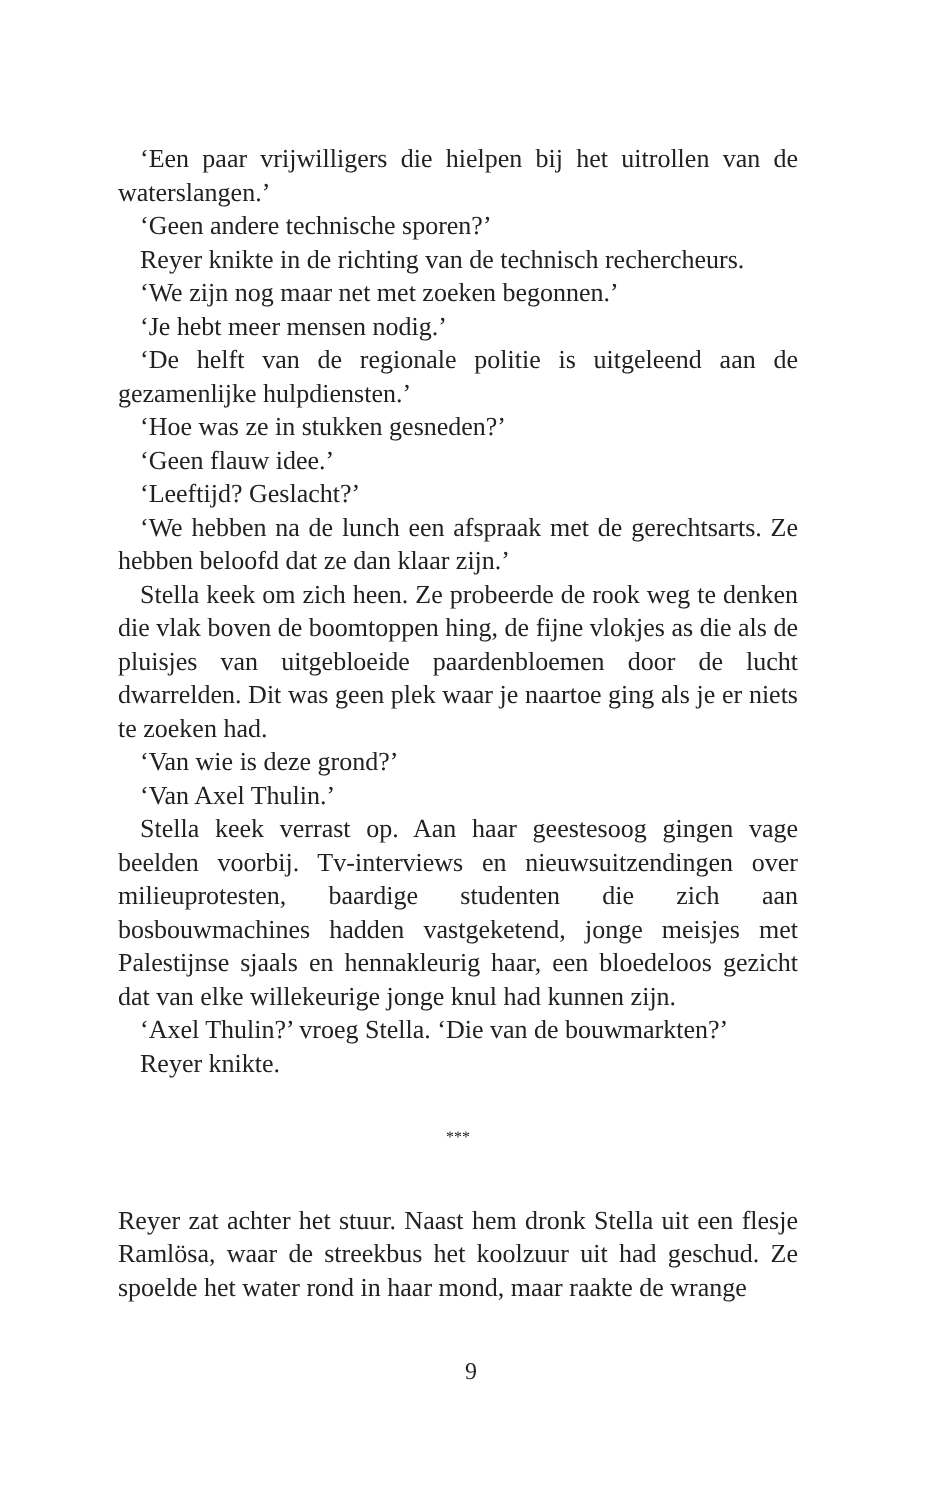‘Een paar vrijwilligers die hielpen bij het uitrollen van de waterslangen.’
‘Geen andere technische sporen?’
Reyer knikte in de richting van de technisch rechercheurs.
‘We zijn nog maar net met zoeken begonnen.’
‘Je hebt meer mensen nodig.’
‘De helft van de regionale politie is uitgeleend aan de gezamenlijke hulpdiensten.’
‘Hoe was ze in stukken gesneden?’
‘Geen flauw idee.’
‘Leeftijd? Geslacht?’
‘We hebben na de lunch een afspraak met de gerechtsarts. Ze hebben beloofd dat ze dan klaar zijn.’
Stella keek om zich heen. Ze probeerde de rook weg te denken die vlak boven de boomtoppen hing, de fijne vlokjes as die als de pluisjes van uitgebloeide paardenbloemen door de lucht dwarrelden. Dit was geen plek waar je naartoe ging als je er niets te zoeken had.
‘Van wie is deze grond?’
‘Van Axel Thulin.’
Stella keek verrast op. Aan haar geestesoog gingen vage beelden voorbij. Tv-interviews en nieuwsuitzendingen over milieuprotesten, baardige studenten die zich aan bosbouwmachines hadden vastgeketend, jonge meisjes met Palestijnse sjaals en hennakleurig haar, een bloedeloos gezicht dat van elke willekeurige jonge knul had kunnen zijn.
‘Axel Thulin?’ vroeg Stella. ‘Die van de bouwmarkten?’
Reyer knikte.
***
Reyer zat achter het stuur. Naast hem dronk Stella uit een flesje Ramlösa, waar de streekbus het koolzuur uit had geschud. Ze spoelde het water rond in haar mond, maar raakte de wrange
9